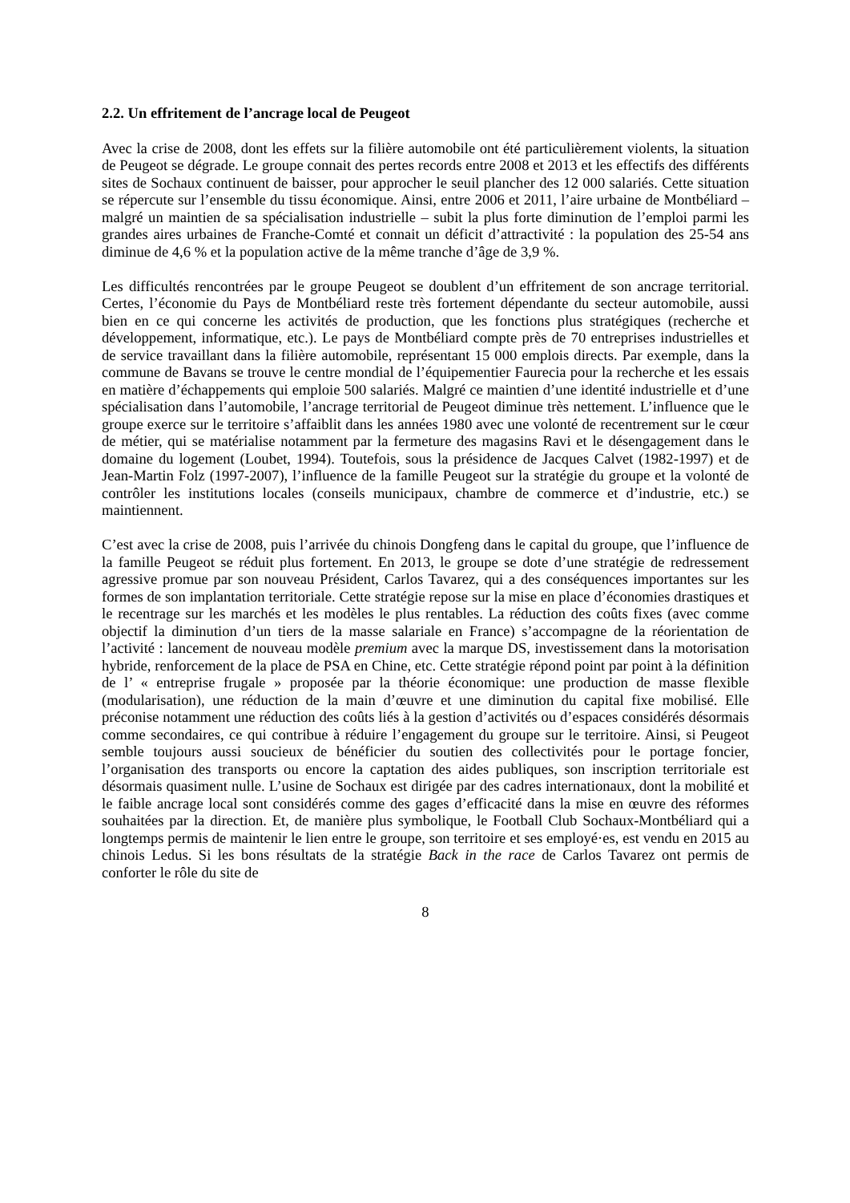2.2. Un effritement de l’ancrage local de Peugeot
Avec la crise de 2008, dont les effets sur la filière automobile ont été particulièrement violents, la situation de Peugeot se dégrade. Le groupe connait des pertes records entre 2008 et 2013 et les effectifs des différents sites de Sochaux continuent de baisser, pour approcher le seuil plancher des 12 000 salariés. Cette situation se répercute sur l’ensemble du tissu économique. Ainsi, entre 2006 et 2011, l’aire urbaine de Montbéliard – malgré un maintien de sa spécialisation industrielle – subit la plus forte diminution de l’emploi parmi les grandes aires urbaines de Franche-Comté et connait un déficit d’attractivité : la population des 25-54 ans diminue de 4,6 % et la population active de la même tranche d’âge de 3,9 %.
Les difficultés rencontrées par le groupe Peugeot se doublent d’un effritement de son ancrage territorial. Certes, l’économie du Pays de Montbéliard reste très fortement dépendante du secteur automobile, aussi bien en ce qui concerne les activités de production, que les fonctions plus stratégiques (recherche et développement, informatique, etc.). Le pays de Montbéliard compte près de 70 entreprises industrielles et de service travaillant dans la filière automobile, représentant 15 000 emplois directs. Par exemple, dans la commune de Bavans se trouve le centre mondial de l’équipementier Faurecia pour la recherche et les essais en matière d’échappements qui emploie 500 salariés. Malgré ce maintien d’une identité industrielle et d’une spécialisation dans l’automobile, l’ancrage territorial de Peugeot diminue très nettement. L’influence que le groupe exerce sur le territoire s’affaiblit dans les années 1980 avec une volonté de recentrement sur le cœur de métier, qui se matérialise notamment par la fermeture des magasins Ravi et le désengagement dans le domaine du logement (Loubet, 1994). Toutefois, sous la présidence de Jacques Calvet (1982-1997) et de Jean-Martin Folz (1997-2007), l’influence de la famille Peugeot sur la stratégie du groupe et la volonté de contrôler les institutions locales (conseils municipaux, chambre de commerce et d’industrie, etc.) se maintiennent.
C’est avec la crise de 2008, puis l’arrivée du chinois Dongfeng dans le capital du groupe, que l’influence de la famille Peugeot se réduit plus fortement. En 2013, le groupe se dote d’une stratégie de redressement agressive promue par son nouveau Président, Carlos Tavarez, qui a des conséquences importantes sur les formes de son implantation territoriale. Cette stratégie repose sur la mise en place d’économies drastiques et le recentrage sur les marchés et les modèles le plus rentables. La réduction des coûts fixes (avec comme objectif la diminution d’un tiers de la masse salariale en France) s’accompagne de la réorientation de l’activité : lancement de nouveau modèle premium avec la marque DS, investissement dans la motorisation hybride, renforcement de la place de PSA en Chine, etc. Cette stratégie répond point par point à la définition de l’ « entreprise frugale » proposée par la théorie économique: une production de masse flexible (modularisation), une réduction de la main d’œuvre et une diminution du capital fixe mobilisé. Elle préconise notamment une réduction des coûts liés à la gestion d’activités ou d’espaces considérés désormais comme secondaires, ce qui contribue à réduire l’engagement du groupe sur le territoire. Ainsi, si Peugeot semble toujours aussi soucieux de bénéficier du soutien des collectivités pour le portage foncier, l’organisation des transports ou encore la captation des aides publiques, son inscription territoriale est désormais quasiment nulle. L’usine de Sochaux est dirigée par des cadres internationaux, dont la mobilité et le faible ancrage local sont considérés comme des gages d’efficacité dans la mise en œuvre des réformes souhaitées par la direction. Et, de manière plus symbolique, le Football Club Sochaux-Montbéliard qui a longtemps permis de maintenir le lien entre le groupe, son territoire et ses employé·es, est vendu en 2015 au chinois Ledus. Si les bons résultats de la stratégie Back in the race de Carlos Tavarez ont permis de conforter le rôle du site de
8